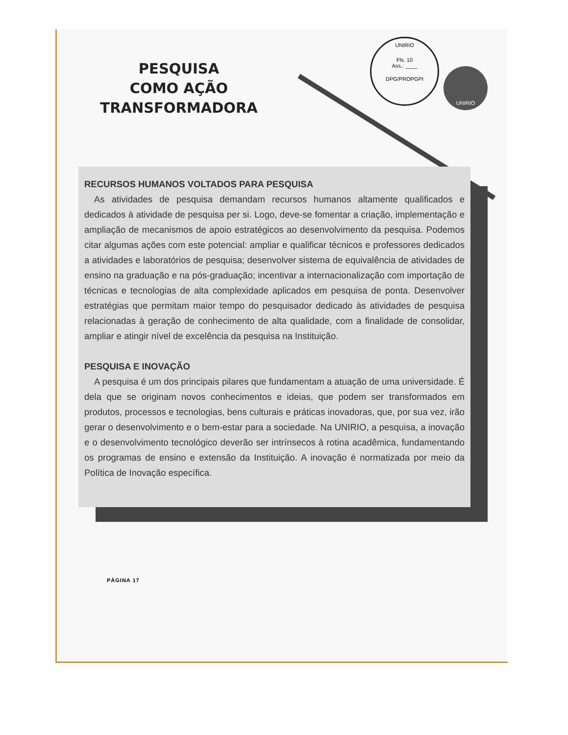PESQUISA
COMO AÇÃO
TRANSFORMADORA
UNIRIO
Fls. 10
Ass.: ____
DPG/PROPGPI
UNIRIO
RECURSOS HUMANOS VOLTADOS PARA PESQUISA
As atividades de pesquisa demandam recursos humanos altamente qualificados e dedicados à atividade de pesquisa per si. Logo, deve-se fomentar a criação, implementação e ampliação de mecanismos de apoio estratégicos ao desenvolvimento da pesquisa. Podemos citar algumas ações com este potencial: ampliar e qualificar técnicos e professores dedicados a atividades e laboratórios de pesquisa; desenvolver sistema de equivalência de atividades de ensino na graduação e na pós-graduação; incentivar a internacionalização com importação de técnicas e tecnologias de alta complexidade aplicados em pesquisa de ponta. Desenvolver estratégias que permitam maior tempo do pesquisador dedicado às atividades de pesquisa relacionadas à geração de conhecimento de alta qualidade, com a finalidade de consolidar, ampliar e atingir nível de excelência da pesquisa na Instituição.
PESQUISA E INOVAÇÃO
A pesquisa é um dos principais pilares que fundamentam a atuação de uma universidade. É dela que se originam novos conhecimentos e ideias, que podem ser transformados em produtos, processos e tecnologias, bens culturais e práticas inovadoras, que, por sua vez, irão gerar o desenvolvimento e o bem-estar para a sociedade. Na UNIRIO, a pesquisa, a inovação e o desenvolvimento tecnológico deverão ser intrínsecos à rotina acadêmica, fundamentando os programas de ensino e extensão da Instituição. A inovação é normatizada por meio da Política de Inovação específica.
PÁGINA 17